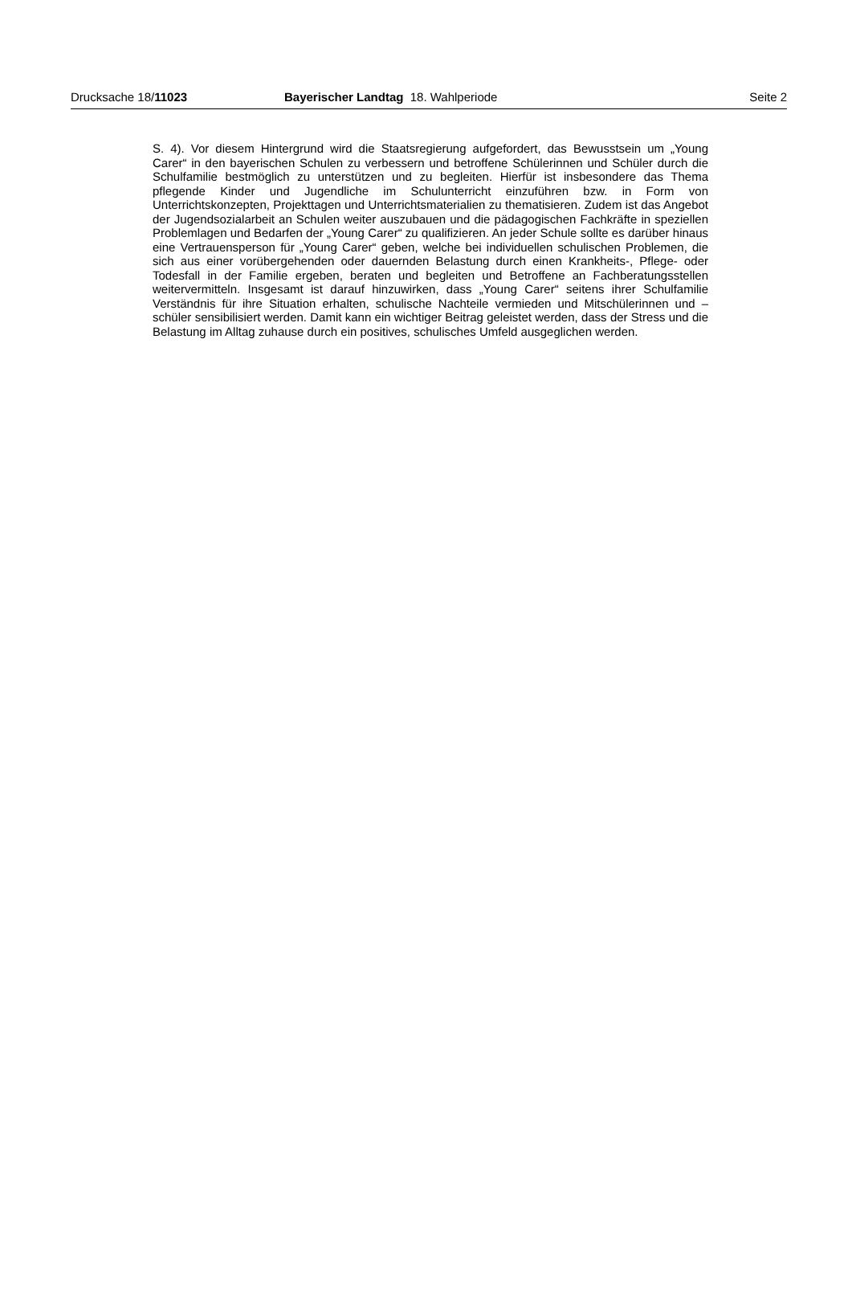Drucksache 18/11023 Bayerischer Landtag 18. Wahlperiode
Seite 2
S. 4). Vor diesem Hintergrund wird die Staatsregierung aufgefordert, das Bewusstsein um „Young Carer“ in den bayerischen Schulen zu verbessern und betroffene Schülerin­nen und Schüler durch die Schulfamilie bestmöglich zu unterstützen und zu begleiten. Hierfür ist insbesondere das Thema pflegende Kinder und Jugendliche im Schulunter­richt einzuführen bzw. in Form von Unterrichtskonzepten, Projekttagen und Unterrichts­materialien zu thematisieren. Zudem ist das Angebot der Jugendsozialarbeit an Schu­len weiter auszubauen und die pädagogischen Fachkräfte in speziellen Problemlagen und Bedarfen der „Young Carer“ zu qualifizieren. An jeder Schule sollte es darüber hin­aus eine Vertrauensperson für „Young Carer“ geben, welche bei individuellen schuli­schen Problemen, die sich aus einer vorübergehenden oder dauernden Belastung durch einen Krankheits-, Pflege- oder Todesfall in der Familie ergeben, beraten und begleiten und Betroffene an Fachberatungsstellen weitervermitteln. Insgesamt ist da­rauf hinzuwirken, dass „Young Carer“ seitens ihrer Schulfamilie Verständnis für ihre Si­tuation erhalten, schulische Nachteile vermieden und Mitschülerinnen und –schüler sensibilisiert werden. Damit kann ein wichtiger Beitrag geleistet werden, dass der Stress und die Belastung im Alltag zuhause durch ein positives, schulisches Umfeld ausgegli­chen werden.